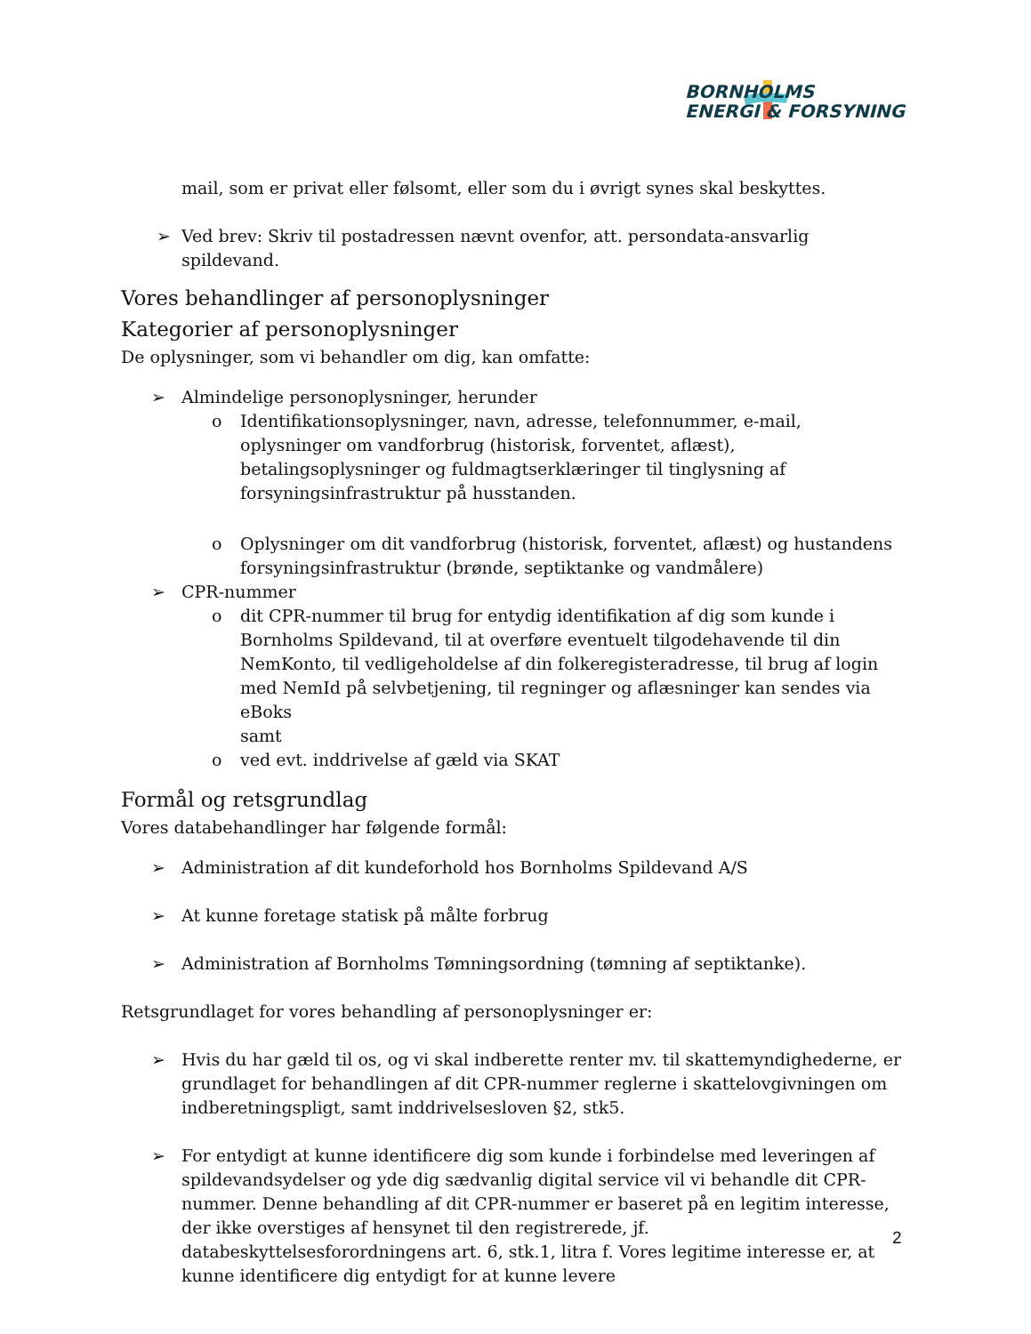BORNHOLMS
ENERGI & FORSYNING
mail, som er privat eller følsomt, eller som du i øvrigt synes skal beskyttes.
➢ Ved brev: Skriv til postadressen nævnt ovenfor, att. persondata-ansvarlig spildevand.
Vores behandlinger af personoplysninger
Kategorier af personoplysninger
De oplysninger, som vi behandler om dig, kan omfatte:
➢ Almindelige personoplysninger, herunder
o Identifikationsoplysninger, navn, adresse, telefonnummer, e-mail, oplysninger om vandforbrug (historisk, forventet, aflæst), betalingsoplysninger og fuldmagtserklæringer til tinglysning af forsyningsinfrastruktur på husstanden.
o Oplysninger om dit vandforbrug (historisk, forventet, aflæst) og hustandens forsyningsinfrastruktur (brønde, septiktanke og vandmålere)
➢ CPR-nummer
o dit CPR-nummer til brug for entydig identifikation af dig som kunde i Bornholms Spildevand, til at overføre eventuelt tilgodehavende til din NemKonto, til vedligeholdelse af din folkeregisteradresse, til brug af login med NemId på selvbetjening, til regninger og aflæsninger kan sendes via eBoks
samt
o ved evt. inddrivelse af gæld via SKAT
Formål og retsgrundlag
Vores databehandlinger har følgende formål:
➢ Administration af dit kundeforhold hos Bornholms Spildevand A/S
➢ At kunne foretage statisk på målte forbrug
➢ Administration af Bornholms Tømningsordning (tømning af septiktanke).
Retsgrundlaget for vores behandling af personoplysninger er:
➢ Hvis du har gæld til os, og vi skal indberette renter mv. til skattemyndighederne, er grundlaget for behandlingen af dit CPR-nummer reglerne i skattelovgivningen om indberetningspligt, samt inddrivelsesloven §2, stk5.
➢ For entydigt at kunne identificere dig som kunde i forbindelse med leveringen af spildevandsydelser og yde dig sædvanlig digital service vil vi behandle dit CPR-nummer. Denne behandling af dit CPR-nummer er baseret på en legitim interesse, der ikke overstiges af hensynet til den registrerede, jf. databeskyttelsesforordningens art. 6, stk.1, litra f. Vores legitime interesse er, at kunne identificere dig entydigt for at kunne levere
2